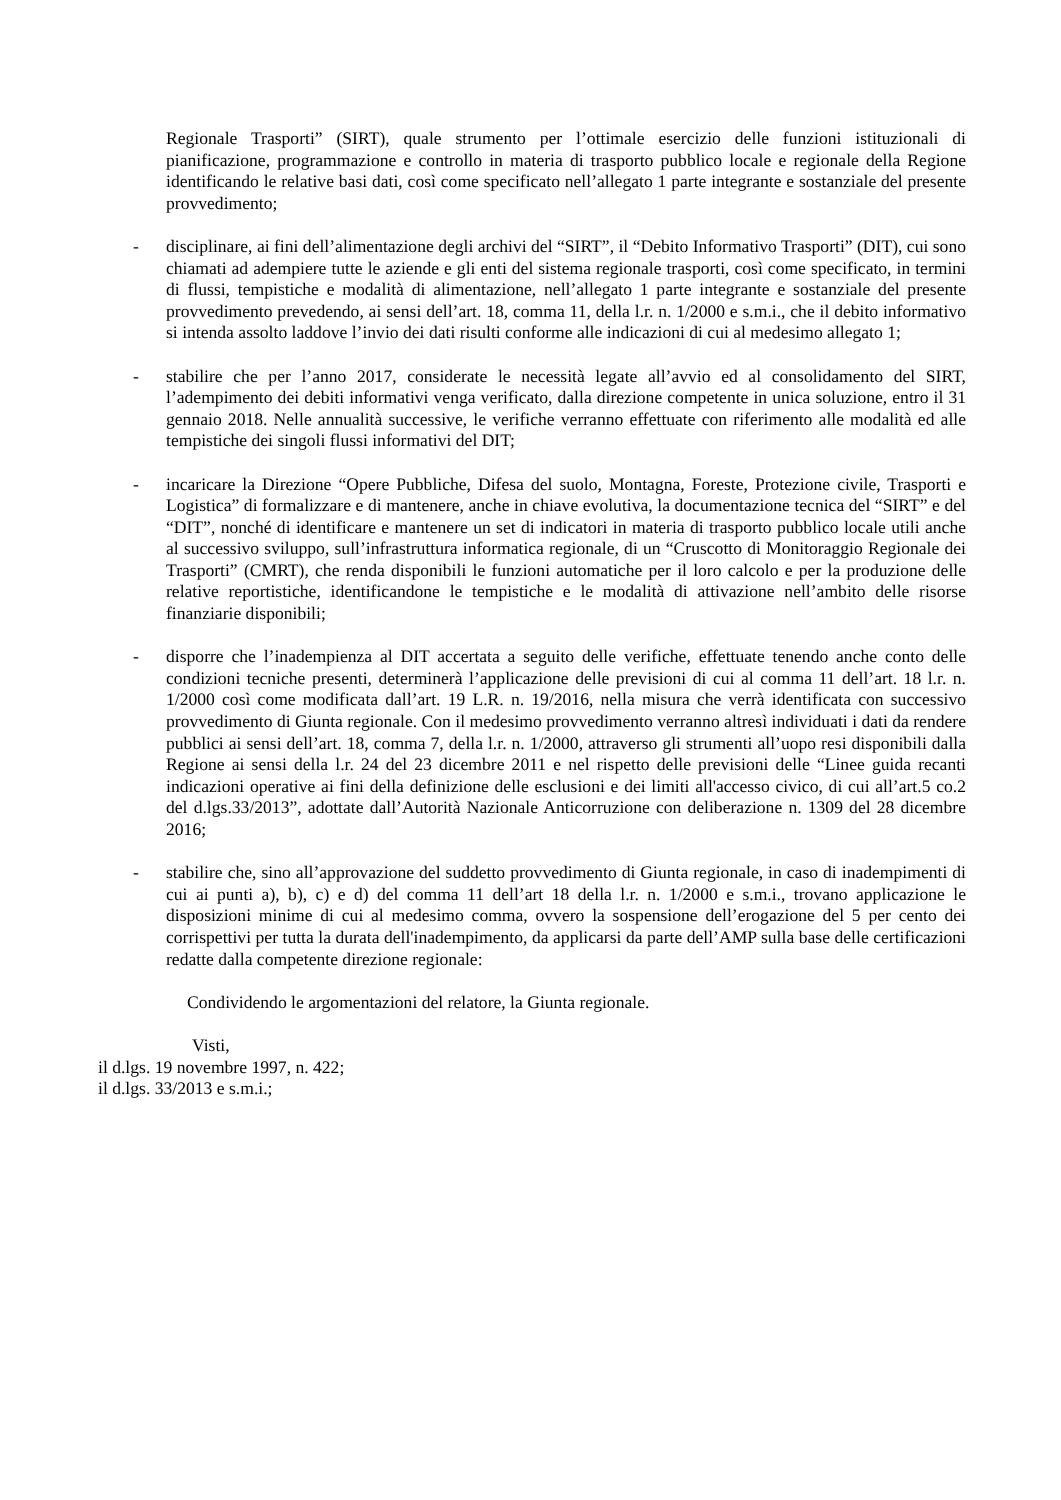Regionale Trasporti” (SIRT), quale strumento per l’ottimale esercizio delle funzioni istituzionali di pianificazione, programmazione e controllo in materia di trasporto pubblico locale e regionale della Regione identificando le relative basi dati, così come specificato nell’allegato 1 parte integrante e sostanziale del presente provvedimento;
- disciplinare, ai fini dell’alimentazione degli archivi del “SIRT”, il “Debito Informativo Trasporti” (DIT), cui sono chiamati ad adempiere tutte le aziende e gli enti del sistema regionale trasporti, così come specificato, in termini di flussi, tempistiche e modalità di alimentazione, nell’allegato 1 parte integrante e sostanziale del presente provvedimento prevedendo, ai sensi dell’art. 18, comma 11, della l.r. n. 1/2000 e s.m.i., che il debito informativo si intenda assolto laddove l’invio dei dati risulti conforme alle indicazioni di cui al medesimo allegato 1;
- stabilire che per l’anno 2017, considerate le necessità legate all’avvio ed al consolidamento del SIRT, l’adempimento dei debiti informativi venga verificato, dalla direzione competente in unica soluzione, entro il 31 gennaio 2018. Nelle annualità successive, le verifiche verranno effettuate con riferimento alle modalità ed alle tempistiche dei singoli flussi informativi del DIT;
- incaricare la Direzione “Opere Pubbliche, Difesa del suolo, Montagna, Foreste, Protezione civile, Trasporti e Logistica” di formalizzare e di mantenere, anche in chiave evolutiva, la documentazione tecnica del “SIRT” e del “DIT”, nonché di identificare e mantenere un set di indicatori in materia di trasporto pubblico locale utili anche al successivo sviluppo, sull’infrastruttura informatica regionale, di un “Cruscotto di Monitoraggio Regionale dei Trasporti” (CMRT), che renda disponibili le funzioni automatiche per il loro calcolo e per la produzione delle relative reportistiche, identificandone le tempistiche e le modalità di attivazione nell’ambito delle risorse finanziarie disponibili;
- disporre che l’inadempienza al DIT accertata a seguito delle verifiche, effettuate tenendo anche conto delle condizioni tecniche presenti, determinerà l’applicazione delle previsioni di cui al comma 11 dell’art. 18 l.r. n. 1/2000 così come modificata dall’art. 19 L.R. n. 19/2016, nella misura che verrà identificata con successivo provvedimento di Giunta regionale. Con il medesimo provvedimento verranno altresì individuati i dati da rendere pubblici ai sensi dell’art. 18, comma 7, della l.r. n. 1/2000, attraverso gli strumenti all’uopo resi disponibili dalla Regione ai sensi della l.r. 24 del 23 dicembre 2011 e nel rispetto delle previsioni delle “Linee guida recanti indicazioni operative ai fini della definizione delle esclusioni e dei limiti all'accesso civico, di cui all’art.5 co.2 del d.lgs.33/2013”, adottate dall’Autorità Nazionale Anticorruzione con deliberazione n. 1309 del 28 dicembre 2016;
- stabilire che, sino all’approvazione del suddetto provvedimento di Giunta regionale, in caso di inadempimenti di cui ai punti a), b), c) e d) del comma 11 dell’art 18 della l.r. n. 1/2000 e s.m.i., trovano applicazione le disposizioni minime di cui al medesimo comma, ovvero la sospensione dell’erogazione del 5 per cento dei corrispettivi per tutta la durata dell'inadempimento, da applicarsi da parte dell’AMP sulla base delle certificazioni redatte dalla competente direzione regionale:
Condividendo le argomentazioni del relatore, la Giunta regionale.
Visti,
il d.lgs. 19 novembre 1997, n. 422;
il d.lgs. 33/2013 e s.m.i.;